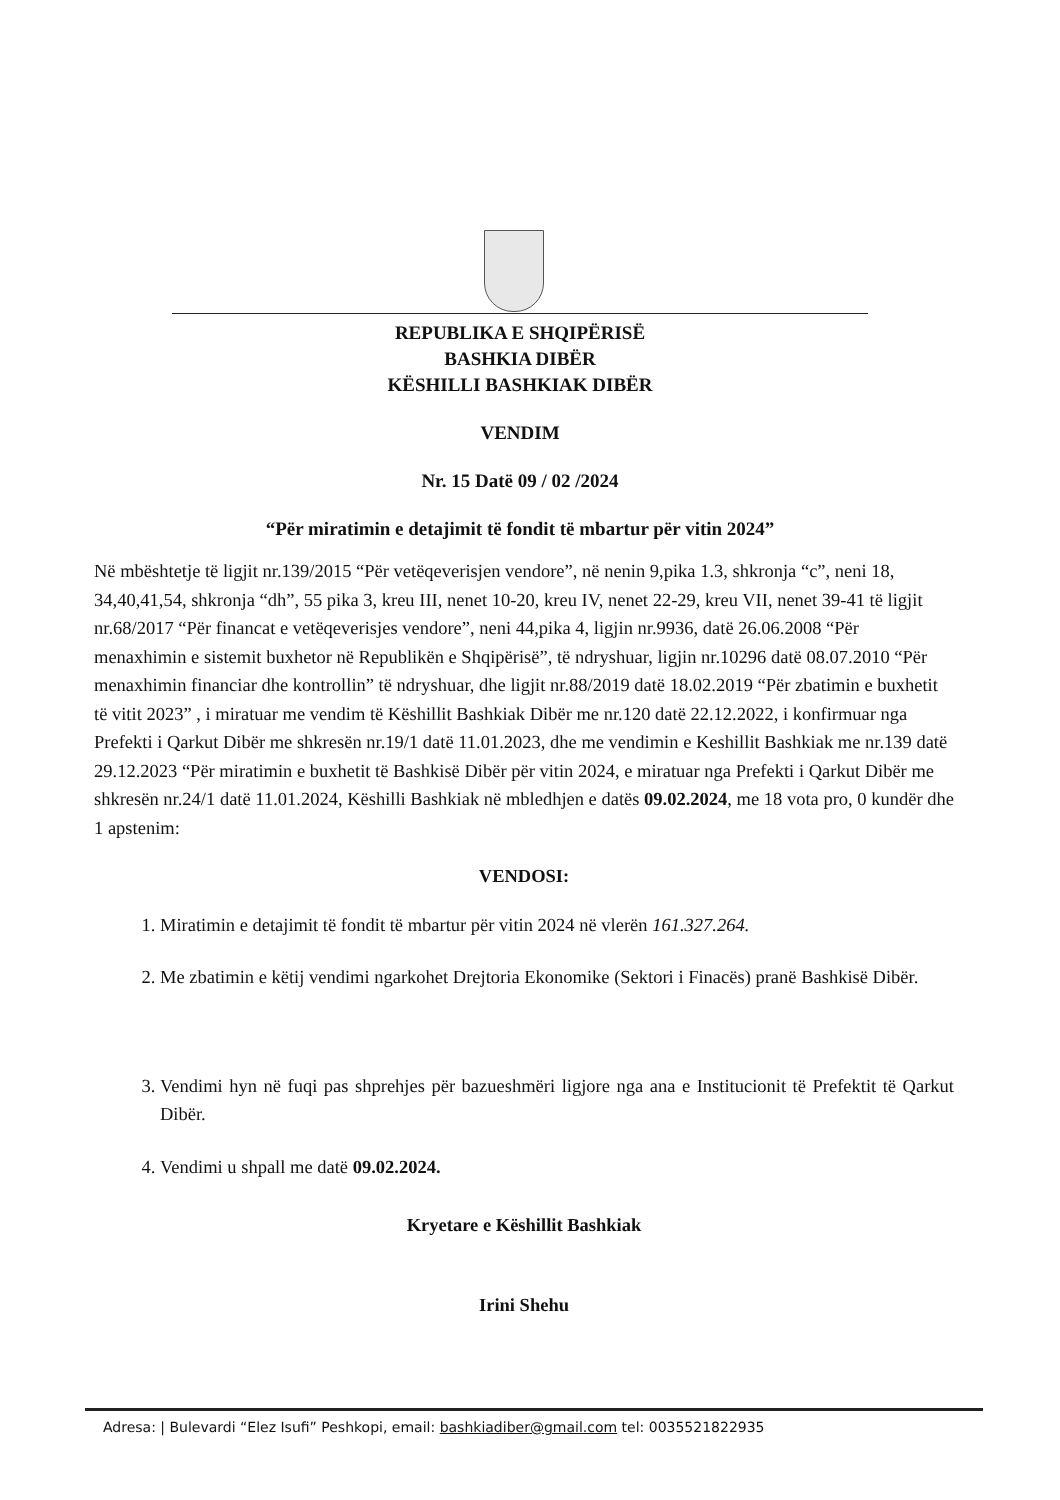REPUBLIKA E SHQIPËRISË
BASHKIA DIBËR
KËSHILLI BASHKIAK DIBËR
VENDIM
Nr. 15 Datë 09 / 02 /2024
“Për miratimin e detajimit të fondit të mbartur për vitin 2024”
Në mbështetje të ligjit nr.139/2015 “Për vetëqeverisjen vendore”, në nenin 9,pika 1.3, shkronja “c”, neni 18, 34,40,41,54, shkronja “dh”, 55 pika 3, kreu III, nenet 10-20, kreu IV, nenet 22-29, kreu VII, nenet 39-41 të ligjit nr.68/2017 “Për financat e vetëqeverisjes vendore”, neni 44,pika 4, ligjin nr.9936, datë 26.06.2008 “Për menaxhimin e sistemit buxhetor në Republikën e Shqipërisë”, të ndryshuar, ligjin nr.10296 datë 08.07.2010 “Për menaxhimin financiar dhe kontrollin” të ndryshuar, dhe ligjit nr.88/2019 datë 18.02.2019 “Për zbatimin e buxhetit të vitit 2023” , i miratuar me vendim të Këshillit Bashkiak Dibër me nr.120 datë 22.12.2022, i konfirmuar nga Prefekti i Qarkut Dibër me shkresën nr.19/1 datë 11.01.2023, dhe me vendimin e Keshillit Bashkiak me nr.139 datë 29.12.2023 “Për miratimin e buxhetit të Bashkisë Dibër për vitin 2024, e miratuar nga Prefekti i Qarkut Dibër me shkresën nr.24/1 datë 11.01.2024, Këshilli Bashkiak në mbledhjen e datës 09.02.2024, me 18 vota pro, 0 kundër dhe 1 apstenim:
VENDOSI:
1. Miratimin e detajimit të fondit të mbartur për vitin 2024 në vlerën 161.327.264.
2. Me zbatimin e këtij vendimi ngarkohet Drejtoria Ekonomike (Sektori i Finacës) pranë Bashkisë Dibër.
3. Vendimi hyn në fuqi pas shprehjes për bazueshmëri ligjore nga ana e Institucionit të Prefektit të Qarkut Dibër.
4. Vendimi u shpall me datë 09.02.2024.
Kryetare e Këshillit Bashkiak
Irini Shehu
Adresa: | Bulevardi “Elez Isufi” Peshkopi, email: bashkiadiber@gmail.com tel: 0035521822935